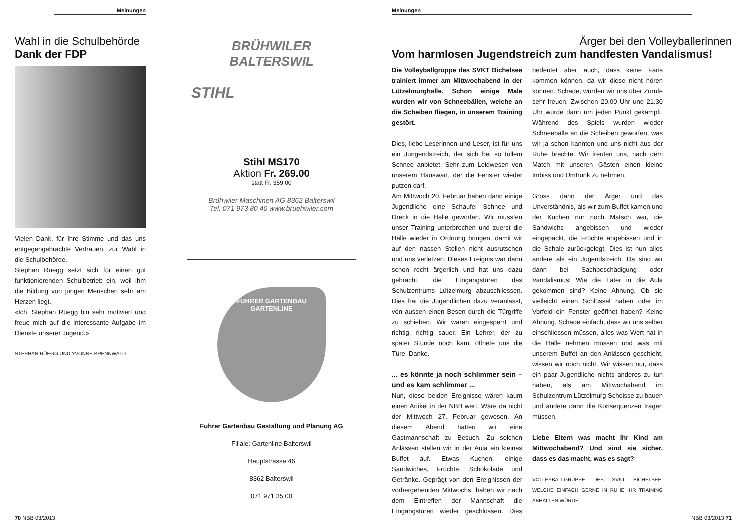Meinungen
Wahl in die Schulbehörde
Dank der FDP
Vielen Dank, für Ihre Stimme und das uns entgegengebrachte Vertrauen, zur Wahl in die Schulbehörde.
Stephan Rüegg setzt sich für einen gut funktionierenden Schulbetrieb ein, weil ihm die Bildung von jungen Menschen sehr am Herzen liegt.
«Ich, Stephan Rüegg bin sehr motiviert und freue mich auf die interessante Aufgabe im Dienste unserer Jugend.»
STEPHAN RÜEGG UND YVONNE BRENNWALD
70 NBB 03/2013
BRÜHWILER
BALTERSWIL
STIHL
Stihl MS170
Aktion Fr. 269.00
statt Fr. 359.00
Brühwiler Maschinen AG 8362 Balterswil
Tel. 071 973 80 40 www.bruehwiler.com
FUHRER GARTENBAU
GARTENLINE
Fuhrer Gartenbau Gestaltung und Planung AG
Filiale: Gartenline Balterswil
Hauptstrasse 46
8362 Balterswil
071 971 35 00
Meinungen
Ärger bei den Volleyballerinnen
Vom harmlosen Jugendstreich zum handfesten Vandalismus!
Die Volleyballgruppe des SVKT Bichelsee trainiert immer am Mittwochabend in der Lützelmurghalle. Schon einige Male wurden wir von Schneebällen, welche an die Scheiben fliegen, in unserem Training gestört.
Dies, liebe Leserinnen und Leser, ist für uns ein Jungendstreich, der sich bei so tollem Schnee anbietet. Sehr zum Leidwesen von unserem Hauswart, der die Fenster wieder putzen darf.
Am Mittwoch 20. Februar haben dann einige Jugendliche eine Schaufel Schnee und Dreck in die Halle geworfen. Wir mussten unser Training unterbrechen und zuerst die Halle wieder in Ordnung bringen, damit wir auf den nassen Stellen nicht ausrutschen und uns verletzen. Dieses Ereignis war dann schon recht ärgerlich und hat uns dazu gebracht, die Eingangstüren des Schulzentrums Lützelmurg abzuschliessen. Dies hat die Jugendlichen dazu veranlasst, von aussen einen Besen durch die Türgriffe zu schieben. Wir waren eingesperrt und richtig, richtig sauer. Ein Lehrer, der zu später Stunde noch kam, öffnete uns die Türe. Danke.
... es könnte ja noch schlimmer sein – und es kam schlimmer ...
Nun, diese beiden Ereignisse wären kaum einen Artikel in der NBB wert. Wäre da nicht der Mittwoch 27. Februar gewesen. An diesem Abend hatten wir eine Gastmannschaft zu Besuch. Zu solchen Anlässen stellen wir in der Aula ein kleines Buffet auf. Etwas Kuchen, einige Sandwiches, Früchte, Schokolade und Getränke. Geprägt von den Ereignissen der vorhergehenden Mittwochs, haben wir nach dem Eintreffen der Mannschaft die Eingangstüren wieder geschlossen. Dies bedeutet aber auch, dass keine Fans kommen können, da wir diese nicht hören können. Schade, würden wir uns über Zurufe sehr freuen. Zwischen 20.00 Uhr und 21.30 Uhr wurde dann um jeden Punkt gekämpft. Während des Spiels wurden wieder Schneebälle an die Scheiben geworfen, was wir ja schon kannten und uns nicht aus der Ruhe brachte. Wir freuten uns, nach dem Match mit unseren Gästen einen kleine Imbiss und Umtrunk zu nehmen.
Gross dann der Ärger und das Unverständnis, als wir zum Buffet kamen und der Kuchen nur noch Matsch war, die Sandwichs angebissen und wieder eingepackt, die Früchte angebissen und in die Schale zurückgelegt. Dies ist nun alles andere als ein Jugendstreich. Da sind wir dann bei Sachbeschädigung oder Vandalismus! Wie die Täter in die Aula gekommen sind? Keine Ahnung. Ob sie vielleicht einen Schlüssel haben oder im Vorfeld ein Fenster geöffnet haben? Keine Ahnung. Schade einfach, dass wir uns selber einschliessen müssen, alles was Wert hat in die Halle nehmen müssen und was mit unserem Buffet an den Anlässen geschieht, wissen wir noch nicht. Wir wissen nur, dass ein paar Jugendliche nichts anderes zu tun haben, als am Mittwochabend im Schulzentrum Lützelmurg Scheisse zu bauen und andere dann die Konsequenzen tragen müssen.
Liebe Eltern was macht Ihr Kind am Mittwochabend? Und sind sie sicher, dass es das macht, was es sagt?
VOLLEYBALLGRUPPE DES SVKT BICHELSEE, WELCHE EINFACH GERNE IN RUHE IHR TRAINING ABHALTEN WÜRDE
NBB 03/2013 71